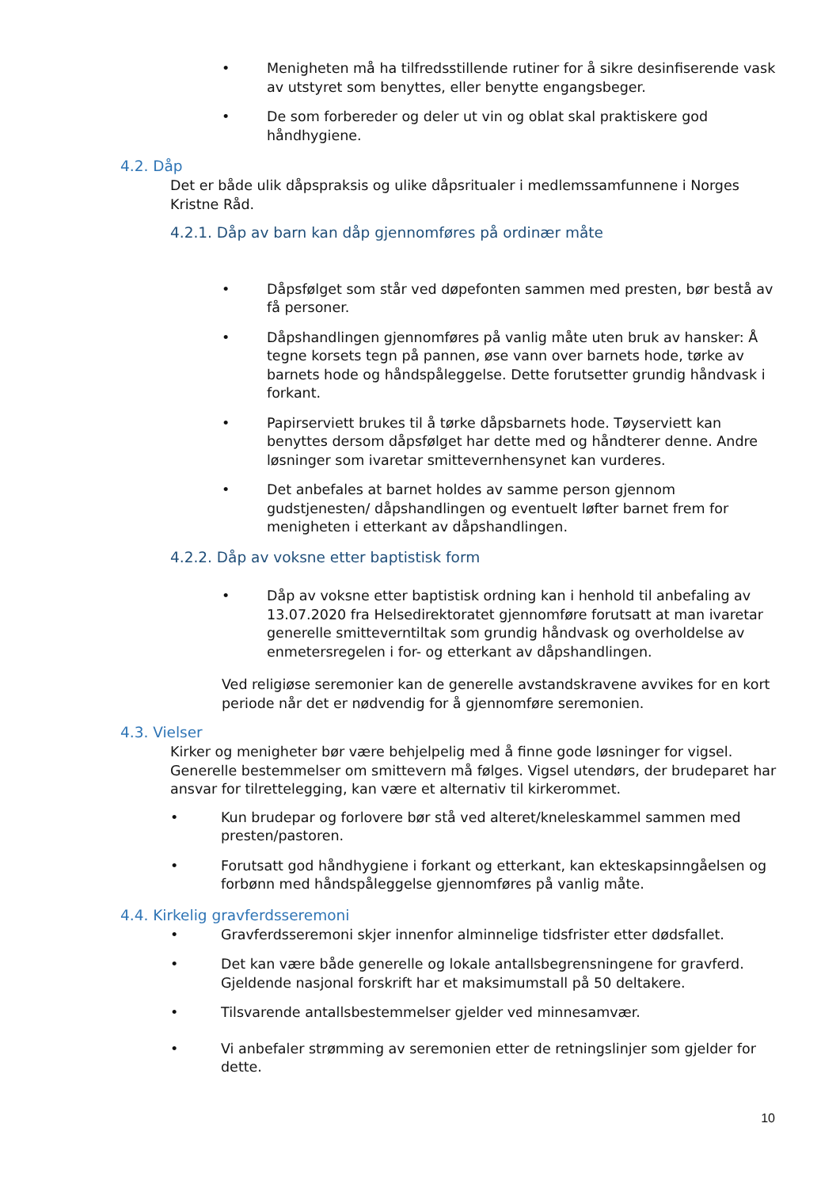• Menigheten må ha tilfredsstillende rutiner for å sikre desinfiserende vask av utstyret som benyttes, eller benytte engangsbeger.
• De som forbereder og deler ut vin og oblat skal praktiskere god håndhygiene.
4.2. Dåp
Det er både ulik dåpspraksis og ulike dåpsritualer i medlemssamfunnene i Norges Kristne Råd.
4.2.1. Dåp av barn kan dåp gjennomføres på ordinær måte
• Dåpsfølget som står ved døpefonten sammen med presten, bør bestå av få personer.
• Dåpshandlingen gjennomføres på vanlig måte uten bruk av hansker: Å tegne korsets tegn på pannen, øse vann over barnets hode, tørke av barnets hode og håndspåleggelse. Dette forutsetter grundig håndvask i forkant.
• Papirserviett brukes til å tørke dåpsbarnets hode. Tøyserviett kan benyttes dersom dåpsfølget har dette med og håndterer denne. Andre løsninger som ivaretar smittevernhensynet kan vurderes.
• Det anbefales at barnet holdes av samme person gjennom gudstjenesten/ dåpshandlingen og eventuelt løfter barnet frem for menigheten i etterkant av dåpshandlingen.
4.2.2. Dåp av voksne etter baptistisk form
• Dåp av voksne etter baptistisk ordning kan i henhold til anbefaling av 13.07.2020 fra Helsedirektoratet gjennomføre forutsatt at man ivaretar generelle smitteverntiltak som grundig håndvask og overholdelse av enmetersregelen i for- og etterkant av dåpshandlingen.
Ved religiøse seremonier kan de generelle avstandskravene avvikes for en kort periode når det er nødvendig for å gjennomføre seremonien.
4.3. Vielser
Kirker og menigheter bør være behjelpelig med å finne gode løsninger for vigsel. Generelle bestemmelser om smittevern må følges. Vigsel utendørs, der brudeparet har ansvar for tilrettelegging, kan være et alternativ til kirkerommet.
• Kun brudepar og forlovere bør stå ved alteret/kneleskammel sammen med presten/pastoren.
• Forutsatt god håndhygiene i forkant og etterkant, kan ekteskapsinngåelsen og forbønn med håndspåleggelse gjennomføres på vanlig måte.
4.4. Kirkelig gravferdsseremoni
• Gravferdsseremoni skjer innenfor alminnelige tidsfrister etter dødsfallet.
• Det kan være både generelle og lokale antallsbegrensningene for gravferd. Gjeldende nasjonal forskrift har et maksimumstall på 50 deltakere.
• Tilsvarende antallsbestemmelser gjelder ved minnesamvær.
• Vi anbefaler strømming av seremonien etter de retningslinjer som gjelder for dette.
10